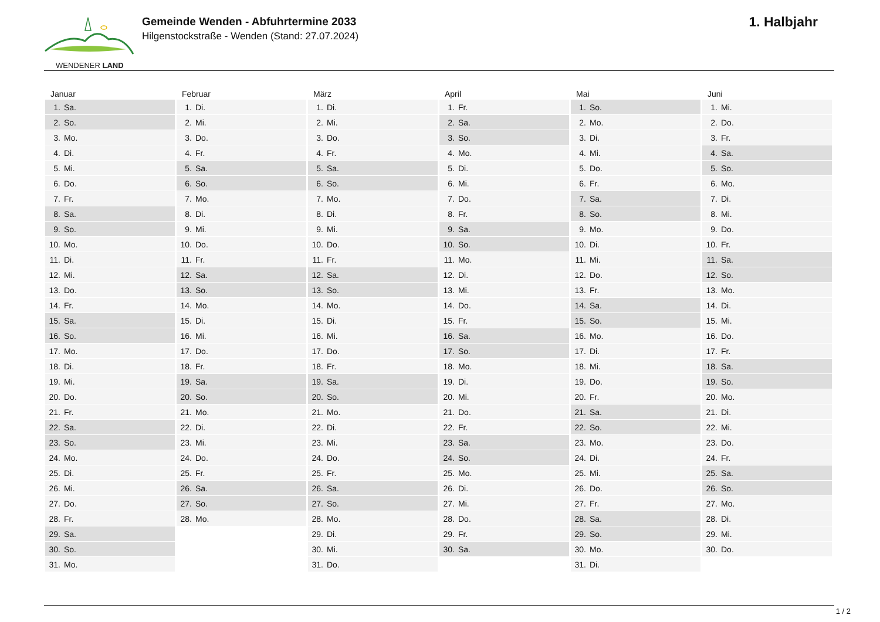WENDENER LAND
Gemeinde Wenden - Abfuhrtermine 2033
Hilgenstockstraße - Wenden (Stand: 27.07.2024)
1. Halbjahr
| Januar | Februar | März | April | Mai | Juni |
| --- | --- | --- | --- | --- | --- |
| 1. Sa. | 1. Di. | 1. Di. | 1. Fr. | 1. So. | 1. Mi. |
| 2. So. | 2. Mi. | 2. Mi. | 2. Sa. | 2. Mo. | 2. Do. |
| 3. Mo. | 3. Do. | 3. Do. | 3. So. | 3. Di. | 3. Fr. |
| 4. Di. | 4. Fr. | 4. Fr. | 4. Mo. | 4. Mi. | 4. Sa. |
| 5. Mi. | 5. Sa. | 5. Sa. | 5. Di. | 5. Do. | 5. So. |
| 6. Do. | 6. So. | 6. So. | 6. Mi. | 6. Fr. | 6. Mo. |
| 7. Fr. | 7. Mo. | 7. Mo. | 7. Do. | 7. Sa. | 7. Di. |
| 8. Sa. | 8. Di. | 8. Di. | 8. Fr. | 8. So. | 8. Mi. |
| 9. So. | 9. Mi. | 9. Mi. | 9. Sa. | 9. Mo. | 9. Do. |
| 10. Mo. | 10. Do. | 10. Do. | 10. So. | 10. Di. | 10. Fr. |
| 11. Di. | 11. Fr. | 11. Fr. | 11. Mo. | 11. Mi. | 11. Sa. |
| 12. Mi. | 12. Sa. | 12. Sa. | 12. Di. | 12. Do. | 12. So. |
| 13. Do. | 13. So. | 13. So. | 13. Mi. | 13. Fr. | 13. Mo. |
| 14. Fr. | 14. Mo. | 14. Mo. | 14. Do. | 14. Sa. | 14. Di. |
| 15. Sa. | 15. Di. | 15. Di. | 15. Fr. | 15. So. | 15. Mi. |
| 16. So. | 16. Mi. | 16. Mi. | 16. Sa. | 16. Mo. | 16. Do. |
| 17. Mo. | 17. Do. | 17. Do. | 17. So. | 17. Di. | 17. Fr. |
| 18. Di. | 18. Fr. | 18. Fr. | 18. Mo. | 18. Mi. | 18. Sa. |
| 19. Mi. | 19. Sa. | 19. Sa. | 19. Di. | 19. Do. | 19. So. |
| 20. Do. | 20. So. | 20. So. | 20. Mi. | 20. Fr. | 20. Mo. |
| 21. Fr. | 21. Mo. | 21. Mo. | 21. Do. | 21. Sa. | 21. Di. |
| 22. Sa. | 22. Di. | 22. Di. | 22. Fr. | 22. So. | 22. Mi. |
| 23. So. | 23. Mi. | 23. Mi. | 23. Sa. | 23. Mo. | 23. Do. |
| 24. Mo. | 24. Do. | 24. Do. | 24. So. | 24. Di. | 24. Fr. |
| 25. Di. | 25. Fr. | 25. Fr. | 25. Mo. | 25. Mi. | 25. Sa. |
| 26. Mi. | 26. Sa. | 26. Sa. | 26. Di. | 26. Do. | 26. So. |
| 27. Do. | 27. So. | 27. So. | 27. Mi. | 27. Fr. | 27. Mo. |
| 28. Fr. | 28. Mo. | 28. Mo. | 28. Do. | 28. Sa. | 28. Di. |
| 29. Sa. | | 29. Di. | 29. Fr. | 29. So. | 29. Mi. |
| 30. So. | | 30. Mi. | 30. Sa. | 30. Mo. | 30. Do. |
| 31. Mo. | | 31. Do. | | 31. Di. | |
1 / 2